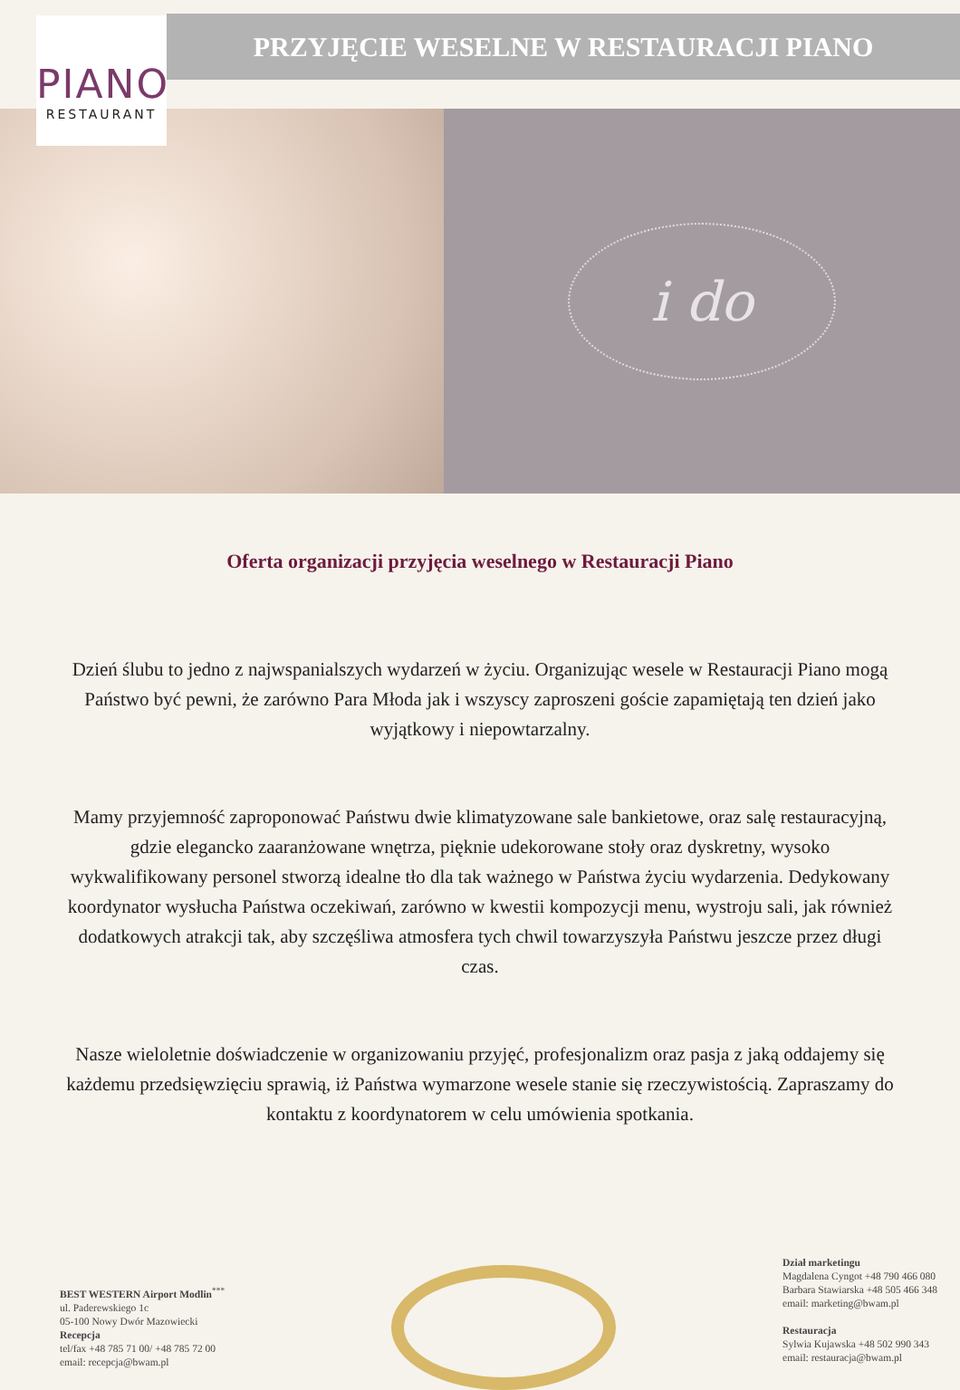PIANO
RESTAURANT
PRZYJĘCIE WESELNE W RESTAURACJI PIANO
i do
Oferta organizacji przyjęcia weselnego w Restauracji Piano
Dzień ślubu to jedno z najwspanialszych wydarzeń w życiu. Organizując wesele w Restauracji Piano mogą Państwo być pewni, że zarówno Para Młoda jak i wszyscy zaproszeni goście zapamiętają ten dzień jako wyjątkowy i niepowtarzalny.
Mamy przyjemność zaproponować Państwu dwie klimatyzowane sale bankietowe, oraz salę restauracyjną, gdzie elegancko zaaranżowane wnętrza, pięknie udekorowane stoły oraz dyskretny, wysoko wykwalifikowany personel stworzą idealne tło dla tak ważnego w Państwa życiu wydarzenia. Dedykowany koordynator wysłucha Państwa oczekiwań, zarówno w kwestii kompozycji menu, wystroju sali, jak również dodatkowych atrakcji tak, aby szczęśliwa atmosfera tych chwil towarzyszyła Państwu jeszcze przez długi czas.
Nasze wieloletnie doświadczenie w organizowaniu przyjęć, profesjonalizm oraz pasja z jaką oddajemy się każdemu przedsięwzięciu sprawią, iż Państwa wymarzone wesele stanie się rzeczywistością. Zapraszamy do kontaktu z koordynatorem w celu umówienia spotkania.
BEST WESTERN Airport Modlin<sup>***</sup>
ul. Paderewskiego 1c
05-100 Nowy Dwór Mazowiecki
Recepcja
tel/fax +48 785 71 00/ +48 785 72 00
email: recepcja@bwam.pl
Dział marketingu
Magdalena Cyngot +48 790 466 080
Barbara Stawiarska +48 505 466 348
email: marketing@bwam.pl
Restauracja
Sylwia Kujawska +48 502 990 343
email: restauracja@bwam.pl